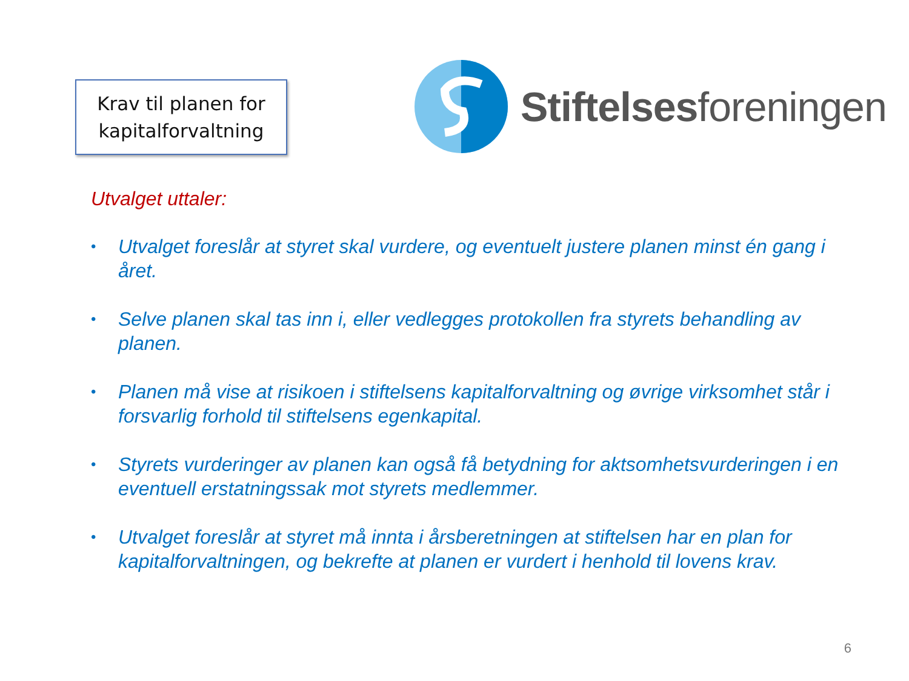Krav til planen for
kapitalforvaltning
Stiftelsesforeningen
Utvalget uttaler:
• Utvalget foreslår at styret skal vurdere, og eventuelt justere planen minst én gang i året.
• Selve planen skal tas inn i, eller vedlegges protokollen fra styrets behandling av planen.
• Planen må vise at risikoen i stiftelsens kapitalforvaltning og øvrige virksomhet står i forsvarlig forhold til stiftelsens egenkapital.
• Styrets vurderinger av planen kan også få betydning for aktsomhetsvurderingen i en eventuell erstatningssak mot styrets medlemmer.
• Utvalget foreslår at styret må innta i årsberetningen at stiftelsen har en plan for kapitalforvaltningen, og bekrefte at planen er vurdert i henhold til lovens krav.
6